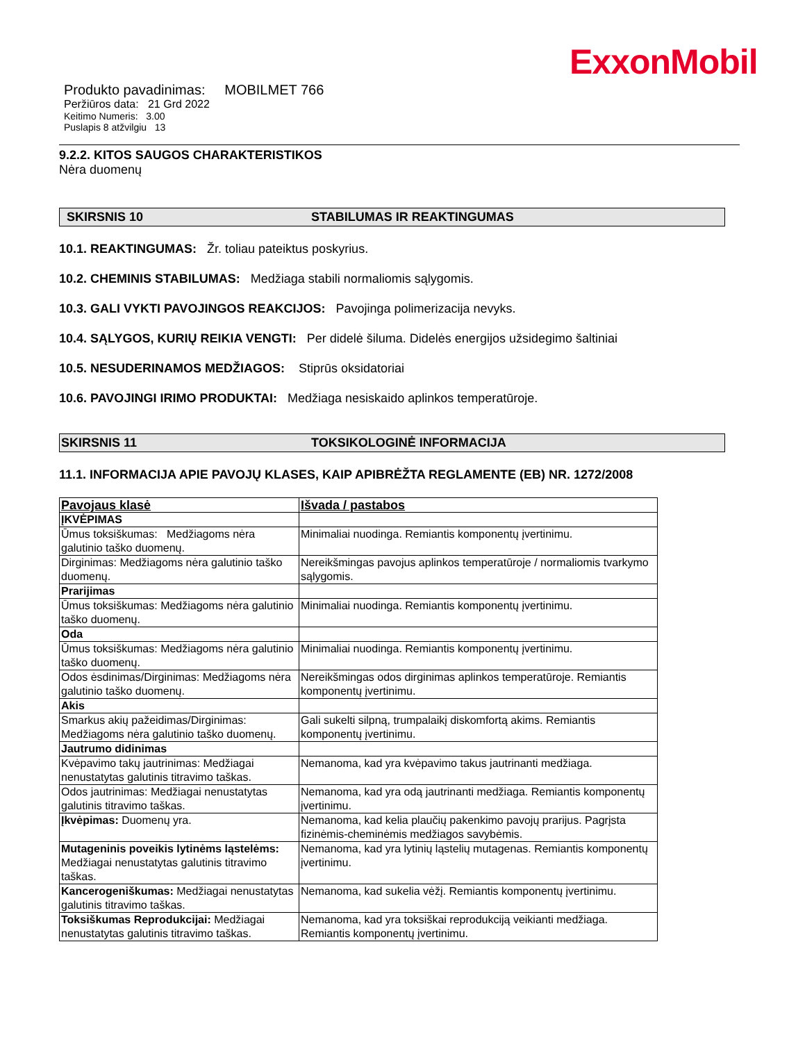ExxonMobil
Produkto pavadinimas: MOBILMET 766
Peržiūros data: 21 Grd 2022
Keitimo Numeris: 3.00
Puslapis 8 atžvilgiu 13
9.2.2. KITOS SAUGOS CHARAKTERISTIKOS
Nėra duomenų
SKIRSNIS 10 STABILUMAS IR REAKTINGUMAS
10.1. REAKTINGUMAS: Žr. toliau pateiktus poskyrius.
10.2. CHEMINIS STABILUMAS: Medžiaga stabili normaliomis sąlygomis.
10.3. GALI VYKTI PAVOJINGOS REAKCIJOS: Pavojinga polimerizacija nevyks.
10.4. SĄLYGOS, KURIŲ REIKIA VENGTI: Per didelė šiluma. Didelės energijos užsidegimo šaltiniai
10.5. NESUDERINAMOS MEDŽIAGOS: Stiprūs oksidatoriai
10.6. PAVOJINGI IRIMO PRODUKTAI: Medžiaga nesiskaido aplinkos temperatūroje.
SKIRSNIS 11 TOKSIKOLOGINĖ INFORMACIJA
11.1. INFORMACIJA APIE PAVOJŲ KLASES, KAIP APIBRĖŽTA REGLAMENTE (EB) NR. 1272/2008
| Pavojaus klasė | Išvada / pastabos |
| --- | --- |
| ĮKVĖPIMAS | |
| Ūmus toksiškumas: Medžiagoms nėra galutinio taško duomenų. | Minimaliai nuodinga. Remiantis komponentų įvertinimu. |
| Dirginimas: Medžiagoms nėra galutinio taško duomenų. | Nereikšmingas pavojus aplinkos temperatūroje / normaliomis tvarkymo sąlygomis. |
| Prarijimas | |
| Ūmus toksiškumas: Medžiagoms nėra galutinio taško duomenų. | Minimaliai nuodinga. Remiantis komponentų įvertinimu. |
| Oda | |
| Ūmus toksiškumas: Medžiagoms nėra galutinio taško duomenų. | Minimaliai nuodinga. Remiantis komponentų įvertinimu. |
| Odos ėsdinimas/Dirginimas: Medžiagoms nėra galutinio taško duomenų. | Nereikšmingas odos dirginimas aplinkos temperatūroje. Remiantis komponentų įvertinimu. |
| Akis | |
| Smarkus akių pažeidimas/Dirginimas: Medžiagoms nėra galutinio taško duomenų. | Gali sukelti silpną, trumpalaikį diskomfortą akims. Remiantis komponentų įvertinimu. |
| Jautrumo didinimas | |
| Kvėpavimo takų jautrinimas: Medžiagai nenustatytas galutinis titravimo taškas. | Nemanoma, kad yra kvėpavimo takus jautrinanti medžiaga. |
| Odos jautrinimas: Medžiagai nenustatytas galutinis titravimo taškas. | Nemanoma, kad yra odą jautrinanti medžiaga. Remiantis komponentų įvertinimu. |
| Įkvėpimas: Duomenų yra. | Nemanoma, kad kelia plaučių pakenkimo pavojų prarijus. Pagrįsta fizinėmis-cheminėmis medžiagos savybėmis. |
| Mutageninis poveikis lytinėms ląstelėms: Medžiagai nenustatytas galutinis titravimo taškas. | Nemanoma, kad yra lytinių ląstelių mutagenas. Remiantis komponentų įvertinimu. |
| Kancerogeniškumas: Medžiagai nenustatytas galutinis titravimo taškas. | Nemanoma, kad sukelia vėžį. Remiantis komponentų įvertinimu. |
| Toksiškumas Reprodukcijai: Medžiagai nenustatytas galutinis titravimo taškas. | Nemanoma, kad yra toksiškai reprodukciją veikianti medžiaga. Remiantis komponentų įvertinimu. |